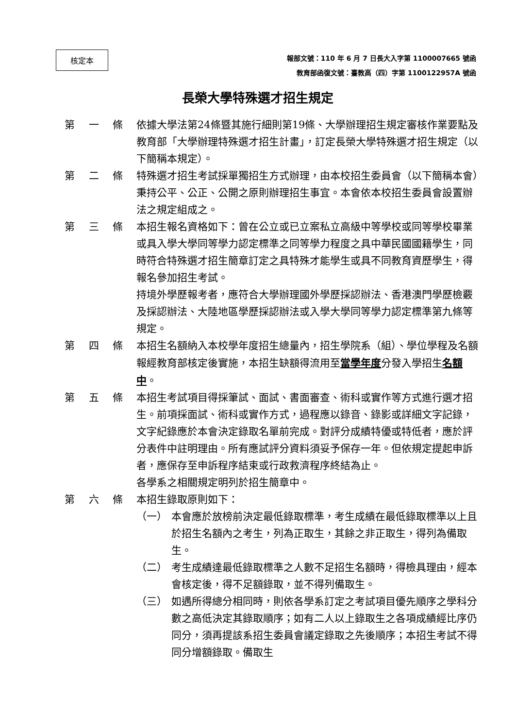核定本
報部文號：110 年 6 月 7 日長大入字第 1100007665 號函
教育部函復文號：臺教高（四）字第 1100122957A 號函
長榮大學特殊選才招生規定
第 一 條 依據大學法第24條暨其施行細則第19條、大學辦理招生規定審核作業要點及教育部「大學辦理特殊選才招生計畫」，訂定長榮大學特殊選才招生規定（以下簡稱本規定）。
第 二 條 特殊選才招生考試採單獨招生方式辦理，由本校招生委員會（以下簡稱本會）秉持公平、公正、公開之原則辦理招生事宜。本會依本校招生委員會設置辦法之規定組成之。
第 三 條 本招生報名資格如下：曾在公立或已立案私立高級中等學校或同等學校畢業或具入學大學同等學力認定標準之同等學力程度之具中華民國國籍學生，同時符合特殊選才招生簡章訂定之具特殊才能學生或具不同教育資歷學生，得報名參加招生考試。
持境外學歷報考者，應符合大學辦理國外學歷採認辦法、香港澳門學歷檢覈及採認辦法、大陸地區學歷採認辦法或入學大學同等學力認定標準第九條等規定。
第 四 條 本招生名額納入本校學年度招生總量內，招生學院系（組）、學位學程及名額報經教育部核定後實施，本招生缺額得流用至當學年度分發入學招生名額中。
第 五 條 本招生考試項目得採筆試、面試、書面審查、術科或實作等方式進行選才招生。前項採面試、術科或實作方式，過程應以錄音、錄影或詳細文字記錄，文字紀錄應於本會決定錄取名單前完成。對評分成績特優或特低者，應於評分表件中註明理由。所有應試評分資料須妥予保存一年。但依規定提起申訴者，應保存至申訴程序結束或行政救濟程序終結為止。
各學系之相關規定明列於招生簡章中。
第 六 條 本招生錄取原則如下：
（一） 本會應於放榜前決定最低錄取標準，考生成績在最低錄取標準以上且於招生名額內之考生，列為正取生，其餘之非正取生，得列為備取生。
（二） 考生成績達最低錄取標準之人數不足招生名額時，得檢具理由，經本會核定後，得不足額錄取，並不得列備取生。
（三） 如遇所得總分相同時，則依各學系訂定之考試項目優先順序之學科分數之高低決定其錄取順序；如有二人以上錄取生之各項成績經比序仍同分，須再提該系招生委員會議定錄取之先後順序；本招生考試不得同分增額錄取。備取生